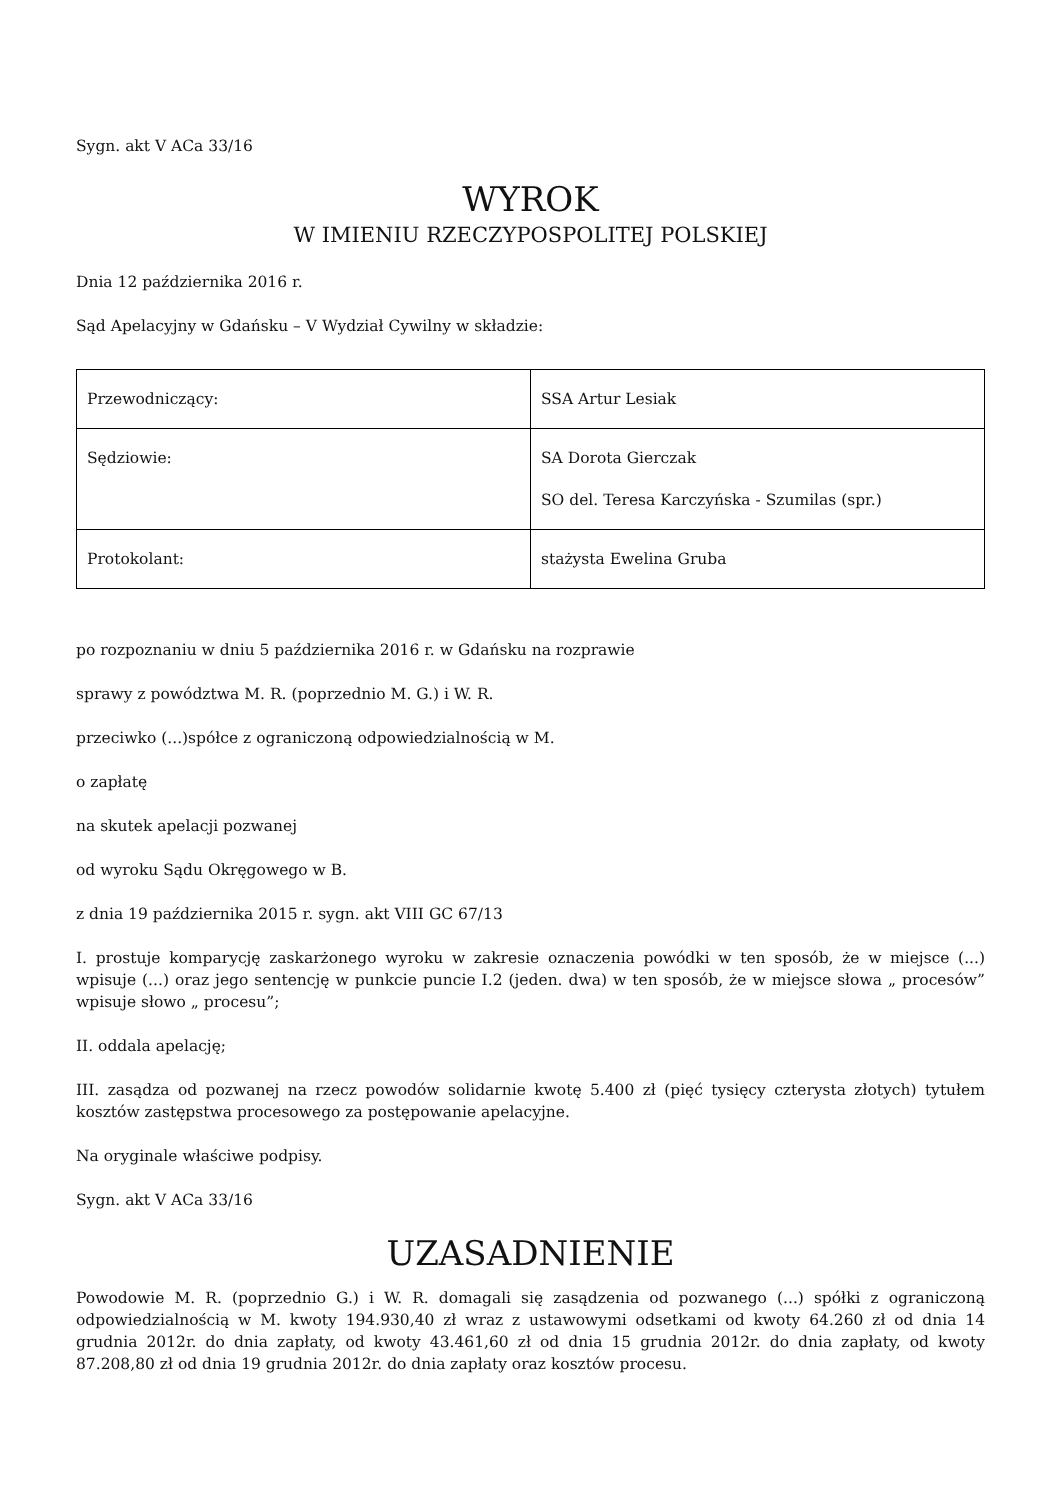Sygn. akt V ACa 33/16
WYROK
W IMIENIU RZECZYPOSPOLITEJ POLSKIEJ
Dnia 12 października 2016 r.
Sąd Apelacyjny w Gdańsku – V Wydział Cywilny w składzie:
| Przewodniczący: | SSA Artur Lesiak |
| Sędziowie: | SA Dorota Gierczak SO del. Teresa Karczyńska - Szumilas (spr.) |
| Protokolant: | stażysta Ewelina Gruba |
po rozpoznaniu w dniu 5 października 2016 r. w Gdańsku na rozprawie
sprawy z powództwa M. R. (poprzednio M. G.) i W. R.
przeciwko (...)spółce z ograniczoną odpowiedzialnością w M.
o zapłatę
na skutek apelacji pozwanej
od wyroku Sądu Okręgowego w B.
z dnia 19 października 2015 r. sygn. akt VIII GC 67/13
I. prostuje komparycję zaskarżonego wyroku w zakresie oznaczenia powódki w ten sposób, że w miejsce (...) wpisuje (...) oraz jego sentencję w punkcie puncie I.2 (jeden. dwa) w ten sposób, że w miejsce słowa „ procesów” wpisuje słowo „ procesu”;
II. oddala apelację;
III. zasądza od pozwanej na rzecz powodów solidarnie kwotę 5.400 zł (pięć tysięcy czterysta złotych) tytułem kosztów zastępstwa procesowego za postępowanie apelacyjne.
Na oryginale właściwe podpisy.
Sygn. akt V ACa 33/16
UZASADNIENIE
Powodowie M. R. (poprzednio G.) i W. R. domagali się zasądzenia od pozwanego (...) spółki z ograniczoną odpowiedzialnością w M. kwoty 194.930,40 zł wraz z ustawowymi odsetkami od kwoty 64.260 zł od dnia 14 grudnia 2012r. do dnia zapłaty, od kwoty 43.461,60 zł od dnia 15 grudnia 2012r. do dnia zapłaty, od kwoty 87.208,80 zł od dnia 19 grudnia 2012r. do dnia zapłaty oraz kosztów procesu.